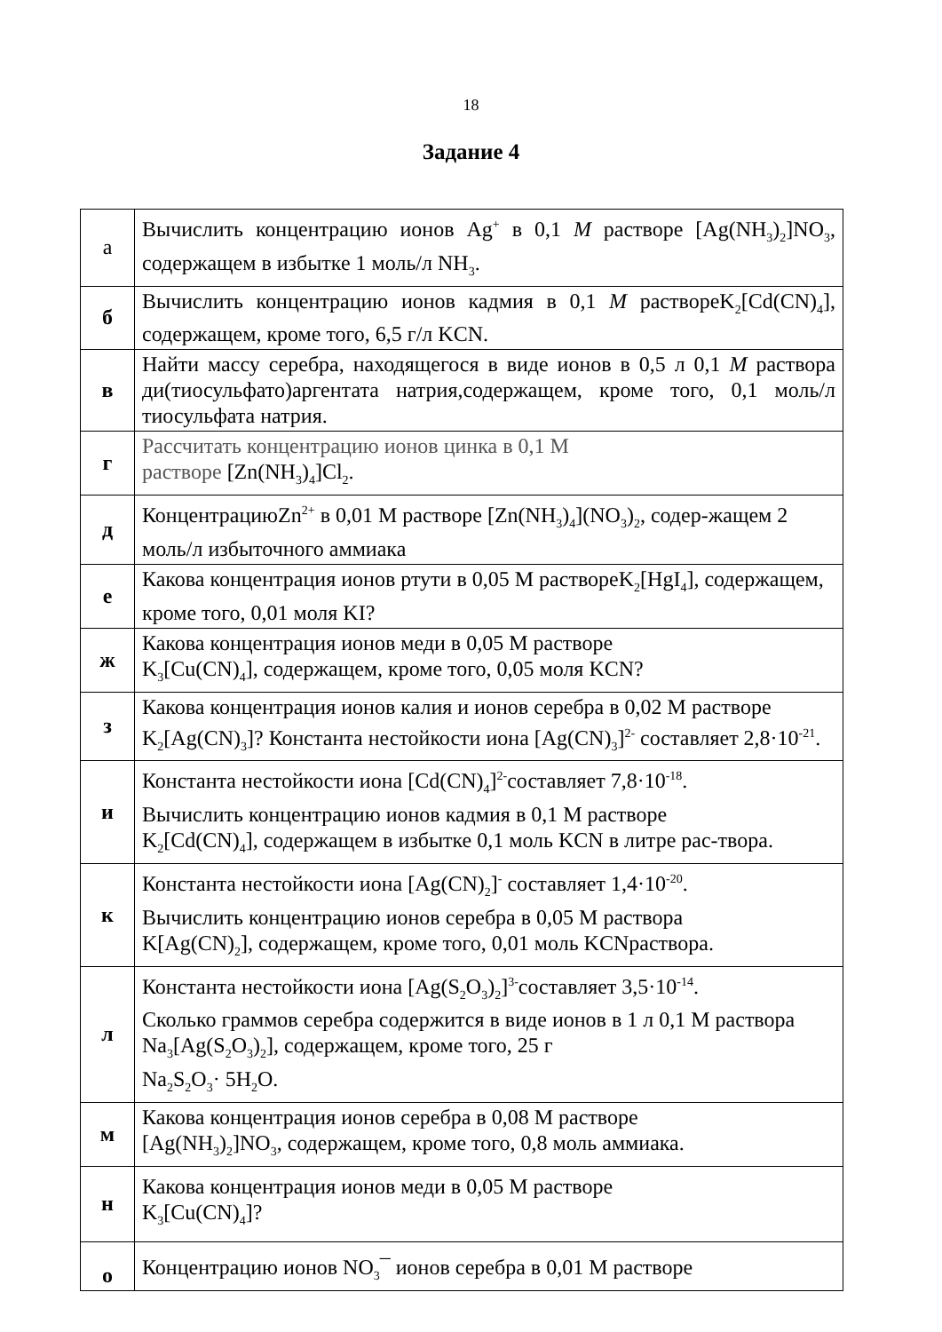18
Задание 4
| а | Вычислить концентрацию ионов Ag<sup>+</sup> в 0,1 M растворе [Ag(NH<sub>3</sub>)<sub>2</sub>]NO<sub>3</sub>, содержащем в избытке 1 моль/л NH<sub>3</sub>. |
| б | Вычислить концентрацию ионов кадмия в 0,1 M раствореK<sub>2</sub>[Cd(CN)<sub>4</sub>], содержащем, кроме того, 6,5 г/л KCN. |
| в | Найти массу серебра, находящегося в виде ионов в 0,5 л 0,1 M раствора ди(тиосульфато)аргентата натрия,содержащем, кроме того, 0,1 моль/л тиосульфата натрия. |
| г | Рассчитать концентрацию ионов цинка в 0,1 М растворе [Zn(NH<sub>3</sub>)<sub>4</sub>]Cl<sub>2</sub>. |
| д | КонцентрациюZn<sup>2+</sup> в 0,01 М растворе [Zn(NH<sub>3</sub>)<sub>4</sub>](NO<sub>3</sub>)<sub>2</sub>, содер-жащем 2 моль/л избыточного аммиака |
| е | Какова концентрация ионов ртути в 0,05 М раствореK<sub>2</sub>[HgI<sub>4</sub>], содержащем, кроме того, 0,01 моля KI? |
| ж | Какова концентрация ионов меди в 0,05 М растворе K<sub>3</sub>[Cu(CN)<sub>4</sub>], содержащем, кроме того, 0,05 моля KCN? |
| з | Какова концентрация ионов калия и ионов серебра в 0,02 М растворе K<sub>2</sub>[Ag(CN)<sub>3</sub>]? Константа нестойкости иона [Ag(CN)<sub>3</sub>]<sup>2-</sup> составляет 2,8·10<sup>-21</sup>. |
| и | Константа нестойкости иона [Cd(CN)<sub>4</sub>]<sup>2-</sup>составляет 7,8·10<sup>-18</sup>. Вычислить концентрацию ионов кадмия в 0,1 М растворе K<sub>2</sub>[Cd(CN)<sub>4</sub>], содержащем в избытке 0,1 моль KCN в литре рас-твора. |
| к | Константа нестойкости иона [Ag(CN)<sub>2</sub>]<sup>-</sup> составляет 1,4·10<sup>-20</sup>. Вычислить концентрацию ионов серебра в 0,05 М раствора K[Ag(CN)<sub>2</sub>], содержащем, кроме того, 0,01 моль KCNраствора. |
| л | Константа нестойкости иона [Ag(S<sub>2</sub>O<sub>3</sub>)<sub>2</sub>]<sup>3-</sup>составляет 3,5·10<sup>-14</sup>. Сколько граммов серебра содержится в виде ионов в 1 л 0,1 М раствора Na<sub>3</sub>[Ag(S<sub>2</sub>O<sub>3</sub>)<sub>2</sub>], содержащем, кроме того, 25 г Na<sub>2</sub>S<sub>2</sub>O<sub>3</sub>· 5H<sub>2</sub>O. |
| м | Какова концентрация ионов серебра в 0,08 М растворе [Ag(NH<sub>3</sub>)<sub>2</sub>]NO<sub>3</sub>, содержащем, кроме того, 0,8 моль аммиака. |
| н | Какова концентрация ионов меди в 0,05 М растворе K<sub>3</sub>[Cu(CN)<sub>4</sub>]? |
| о | Концентрацию ионов NO<sub>3</sub>¯ ионов серебра в 0,01 М растворе |